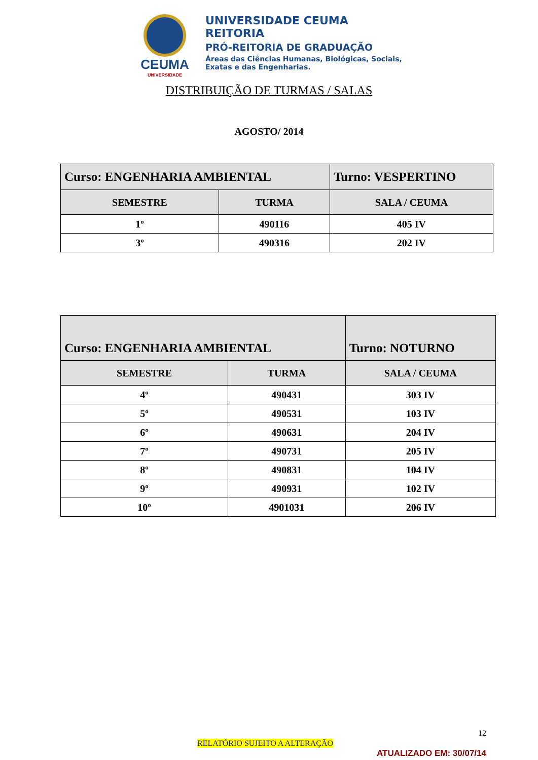CEUMA
UNIVERSIDADE
UNIVERSIDADE CEUMA
REITORIA
PRÓ-REITORIA DE GRADUAÇÃO
Áreas das Ciências Humanas, Biológicas, Sociais,
Exatas e das Engenharias.
DISTRIBUIÇÃO DE TURMAS / SALAS
AGOSTO/ 2014
| Curso: ENGENHARIA AMBIENTAL | | Turno: VESPERTINO |
| SEMESTRE | TURMA | SALA / CEUMA |
| 1º | 490116 | 405 IV |
| 3º | 490316 | 202 IV |
| Curso: ENGENHARIA AMBIENTAL | | Turno: NOTURNO |
| SEMESTRE | TURMA | SALA / CEUMA |
| 4º | 490431 | 303 IV |
| 5º | 490531 | 103 IV |
| 6º | 490631 | 204 IV |
| 7º | 490731 | 205 IV |
| 8º | 490831 | 104 IV |
| 9º | 490931 | 102 IV |
| 10º | 4901031 | 206 IV |
12
RELATÓRIO SUJEITO A ALTERAÇÃO
ATUALIZADO EM: 30/07/14